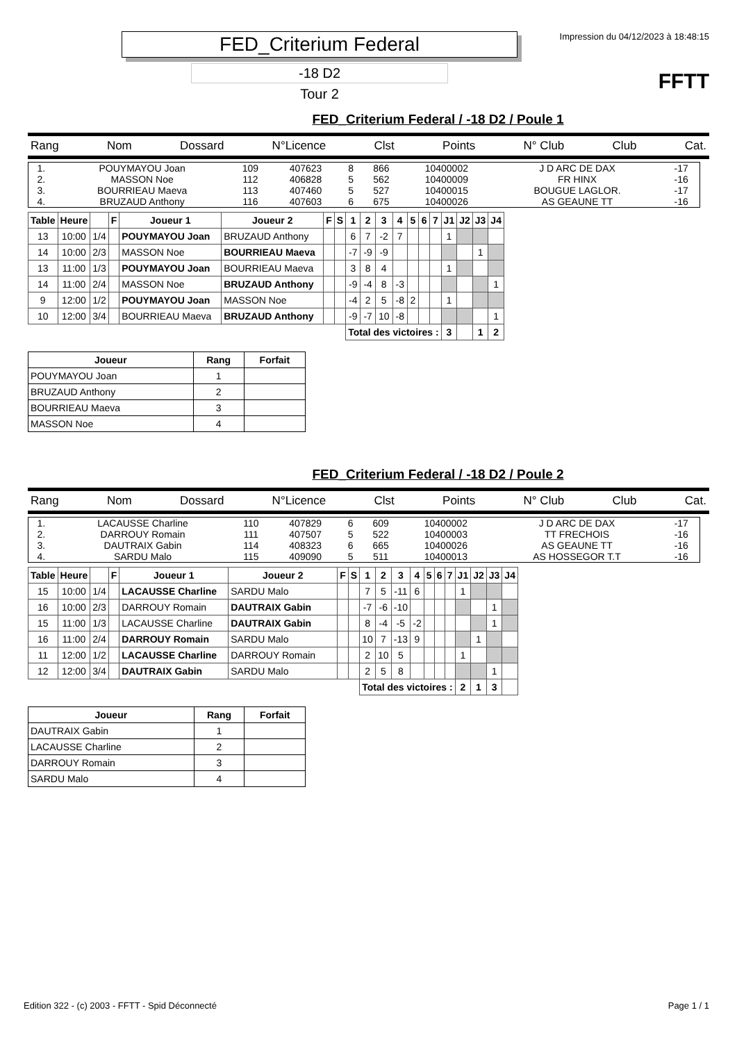FED_Criterium Federal
-18 D2
Tour 2
Impression du 04/12/2023 à 18:48:15
FFTT
FED_Criterium Federal / -18 D2 / Poule 1
Rang Nom Dossard N°Licence Clst Points N° Club Club Cat.
| 1. | POUYMAYOU Joan | 109 | 407623 | 8 | 866 | 10400002 | J D ARC DE DAX | -17 |
| 2. | MASSON Noe | 112 | 406828 | 5 | 562 | 10400009 | FR HINX | -16 |
| 3. | BOURRIEAU Maeva | 113 | 407460 | 5 | 527 | 10400015 | BOUGUE LAGLOR. | -17 |
| 4. | BRUZAUD Anthony | 116 | 407603 | 6 | 675 | 10400026 | AS GEAUNE TT | -16 |
| Table | Heure | | F | Joueur 1 | Joueur 2 | F | S | 1 | 2 | 3 | 4 | 5 | 6 | 7 | J1 | J2 | J3 | J4 |
| --- | --- | --- | --- | --- | --- | --- | --- | --- | --- | --- | --- | --- | --- | --- | --- | --- | --- | --- |
| 13 | 10:00 | 1/4 | | POUYMAYOU Joan | BRUZAUD Anthony | | | 6 | 7 | -2 | 7 | | | | 1 | | | |
| 14 | 10:00 | 2/3 | | MASSON Noe | BOURRIEAU Maeva | | | -7 | -9 | -9 | | | | | | | 1 | |
| 13 | 11:00 | 1/3 | | POUYMAYOU Joan | BOURRIEAU Maeva | | | 3 | 8 | 4 | | | | | 1 | | | |
| 14 | 11:00 | 2/4 | | MASSON Noe | BRUZAUD Anthony | | | -9 | -4 | 8 | -3 | | | | | | | 1 |
| 9 | 12:00 | 1/2 | | POUYMAYOU Joan | MASSON Noe | | | -4 | 2 | 5 | -8 | 2 | | | 1 | | | |
| 10 | 12:00 | 3/4 | | BOURRIEAU Maeva | BRUZAUD Anthony | | | -9 | -7 | 10 | -8 | | | | | | | 1 |
| | | | | | | | | Total des victoires : | | | | | | | 3 | | 1 | 2 |
| Joueur | Rang | Forfait |
| --- | --- | --- |
| POUYMAYOU Joan | 1 | |
| BRUZAUD Anthony | 2 | |
| BOURRIEAU Maeva | 3 | |
| MASSON Noe | 4 | |
FED_Criterium Federal / -18 D2 / Poule 2
Rang Nom Dossard N°Licence Clst Points N° Club Club Cat.
| 1. | LACAUSSE Charline | 110 | 407829 | 6 | 609 | 10400002 | J D ARC DE DAX | -17 |
| 2. | DARROUY Romain | 111 | 407507 | 5 | 522 | 10400003 | TT FRECHOIS | -16 |
| 3. | DAUTRAIX Gabin | 114 | 408323 | 6 | 665 | 10400026 | AS GEAUNE TT | -16 |
| 4. | SARDU Malo | 115 | 409090 | 5 | 511 | 10400013 | AS HOSSEGOR T.T | -16 |
| Table | Heure | | F | Joueur 1 | Joueur 2 | F | S | 1 | 2 | 3 | 4 | 5 | 6 | 7 | J1 | J2 | J3 | J4 |
| --- | --- | --- | --- | --- | --- | --- | --- | --- | --- | --- | --- | --- | --- | --- | --- | --- | --- | --- |
| 15 | 10:00 | 1/4 | | LACAUSSE Charline | SARDU Malo | | | 7 | 5 | -11 | 6 | | | | 1 | | | |
| 16 | 10:00 | 2/3 | | DARROUY Romain | DAUTRAIX Gabin | | | -7 | -6 | -10 | | | | | | | 1 | |
| 15 | 11:00 | 1/3 | | LACAUSSE Charline | DAUTRAIX Gabin | | | 8 | -4 | -5 | -2 | | | | | | 1 | |
| 16 | 11:00 | 2/4 | | DARROUY Romain | SARDU Malo | | | 10 | 7 | -13 | 9 | | | | | 1 | | |
| 11 | 12:00 | 1/2 | | LACAUSSE Charline | DARROUY Romain | | | 2 | 10 | 5 | | | | | 1 | | | |
| 12 | 12:00 | 3/4 | | DAUTRAIX Gabin | SARDU Malo | | | 2 | 5 | 8 | | | | | | | 1 | |
| | | | | | | | | Total des victoires : | | | | | | | 2 | 1 | 3 | |
| Joueur | Rang | Forfait |
| --- | --- | --- |
| DAUTRAIX Gabin | 1 | |
| LACAUSSE Charline | 2 | |
| DARROUY Romain | 3 | |
| SARDU Malo | 4 | |
Edition 322 - (c) 2003 - FFTT - Spid Déconnecté Page 1 / 1